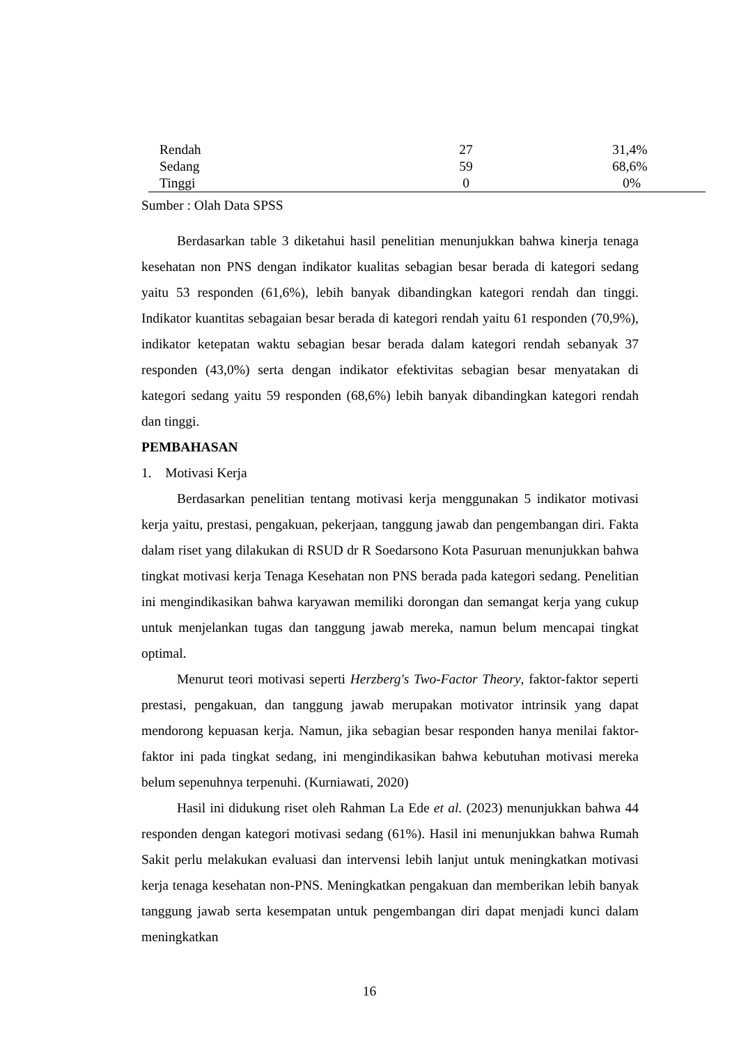| Rendah | 27 | 31,4% |
| Sedang | 59 | 68,6% |
| Tinggi | 0 | 0% |
Sumber : Olah Data SPSS
Berdasarkan table 3 diketahui hasil penelitian menunjukkan bahwa kinerja tenaga kesehatan non PNS dengan indikator kualitas sebagian besar berada di kategori sedang yaitu 53 responden (61,6%), lebih banyak dibandingkan kategori rendah dan tinggi. Indikator kuantitas sebagaian besar berada di kategori rendah yaitu 61 responden (70,9%), indikator ketepatan waktu sebagian besar berada dalam kategori rendah sebanyak 37 responden (43,0%) serta dengan indikator efektivitas sebagian besar menyatakan di kategori sedang yaitu 59 responden (68,6%) lebih banyak dibandingkan kategori rendah dan tinggi.
PEMBAHASAN
1. Motivasi Kerja
Berdasarkan penelitian tentang motivasi kerja menggunakan 5 indikator motivasi kerja yaitu, prestasi, pengakuan, pekerjaan, tanggung jawab dan pengembangan diri. Fakta dalam riset yang dilakukan di RSUD dr R Soedarsono Kota Pasuruan menunjukkan bahwa tingkat motivasi kerja Tenaga Kesehatan non PNS berada pada kategori sedang. Penelitian ini mengindikasikan bahwa karyawan memiliki dorongan dan semangat kerja yang cukup untuk menjelankan tugas dan tanggung jawab mereka, namun belum mencapai tingkat optimal.
Menurut teori motivasi seperti Herzberg's Two-Factor Theory, faktor-faktor seperti prestasi, pengakuan, dan tanggung jawab merupakan motivator intrinsik yang dapat mendorong kepuasan kerja. Namun, jika sebagian besar responden hanya menilai faktor-faktor ini pada tingkat sedang, ini mengindikasikan bahwa kebutuhan motivasi mereka belum sepenuhnya terpenuhi. (Kurniawati, 2020)
Hasil ini didukung riset oleh Rahman La Ede et al. (2023) menunjukkan bahwa 44 responden dengan kategori motivasi sedang (61%). Hasil ini menunjukkan bahwa Rumah Sakit perlu melakukan evaluasi dan intervensi lebih lanjut untuk meningkatkan motivasi kerja tenaga kesehatan non-PNS. Meningkatkan pengakuan dan memberikan lebih banyak tanggung jawab serta kesempatan untuk pengembangan diri dapat menjadi kunci dalam meningkatkan
16